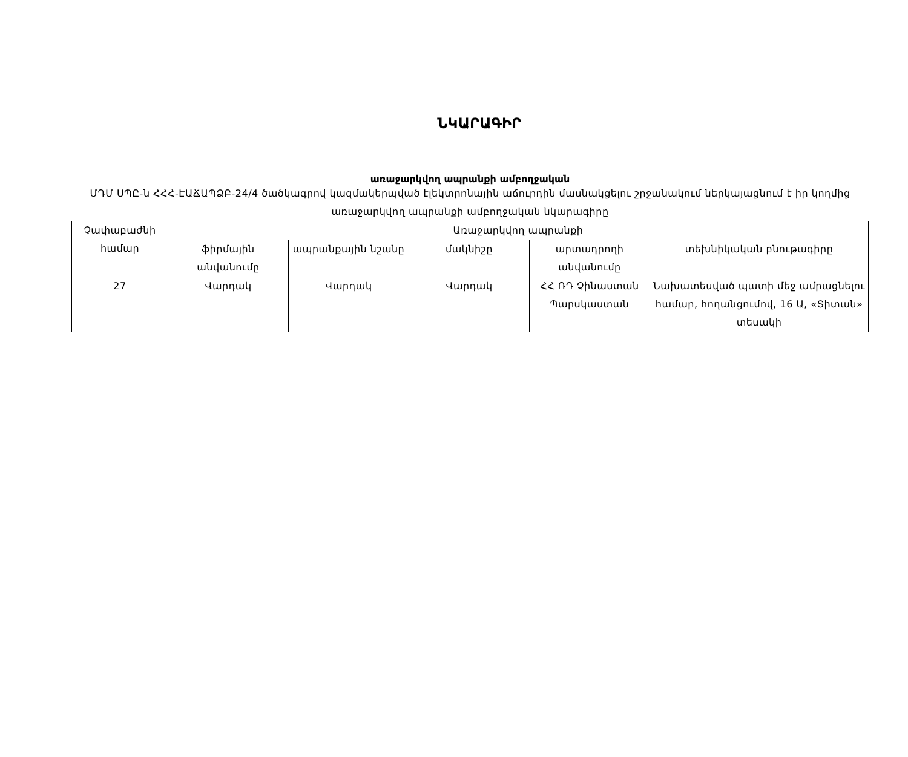ՆԿԱՐԱԳԻՐ
առաջարկվող ապրանքի ամբողջական
ՄԴՄ ՍՊԸ-ն ՀՀՀ-ԷԱՃԱՊՁԲ-24/4 ծածկագրով կազմակերպված էլեկտրոնային աճուրդին մասնակցելու շրջանակում ներկայացնում է իր կողմից առաջարկվող ապրանքի ամբողջական նկարագիրը
| Չափաբաժնի համար | Առաջարկվող ապրանքի | | | | |
| --- | --- | --- | --- | --- | --- |
| | ֆիրմային անվանումը | ապրանքային նշանը | մակնիշը | արտադրողի անվանումը | տեխնիկական բնութագիրը |
| 27 | Վարդակ | Վարդակ | Վարդակ | ՀՀ ՌԴ Չինաստան Պարսկաստան | Նախատեսված պատի մեջ ամրացնելու համար, հողանցումով, 16 Ա, «Տիտան» տեսակի |